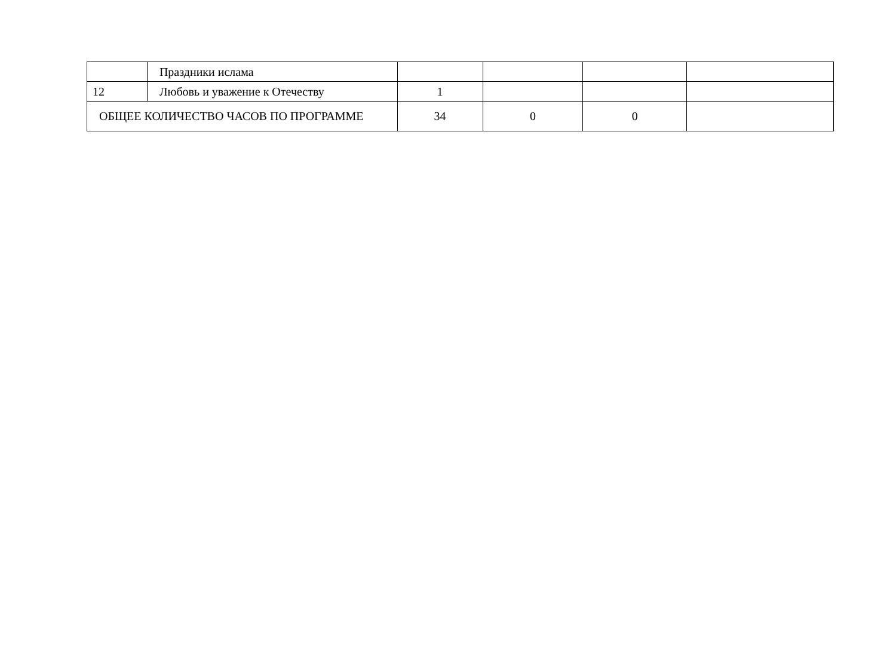| | Праздники ислама | | | | |
| 12 | Любовь и уважение к Отечеству | 1 | | | |
| ОБЩЕЕ КОЛИЧЕСТВО ЧАСОВ ПО ПРОГРАММЕ | | 34 | 0 | 0 | |